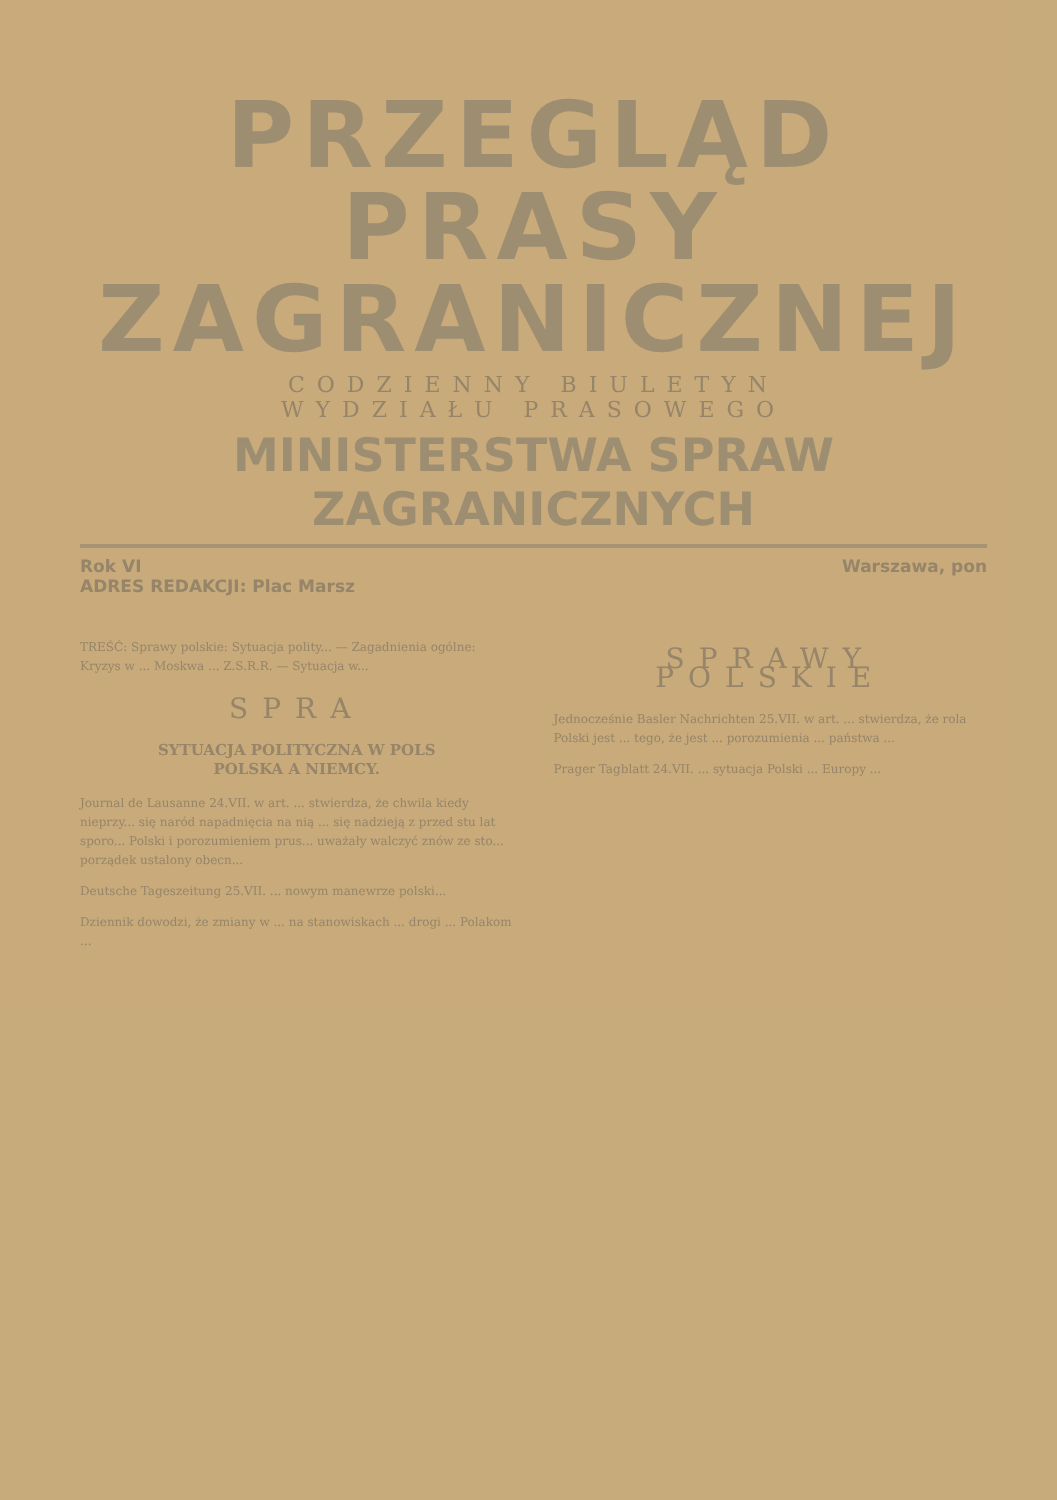PRZEGLĄD PRASY
ZAGRANICZNEJ
CODZIENNY BIULETYN
WYDZIAŁU PRASOWEGO
MINISTERSTWA SPRAW ZAGRANICZNYCH
Rok VI Warszawa, pon
ADRES REDAKCJI: Plac Marsz
TREŚĆ: Sprawy polskie: Sytuacja polity... — Zagadnienia ogólne: Kryzys w ... Moskwa ... Z.S.R.R. — Sytuacja w...
SPRA
SYTUACJA POLITYCZNA W POLS
POLSKA A NIEMCY.
Journal de Lausanne 24.VII. w art. ... stwierdza, że chwila kiedy nieprzy... się naród napadnięcia na nią ... się nadzieją z przed stu lat sporo... Polski i porozumieniem prus... uważały walczyć znów ze sto... porządek ustalony obecn...
Deutsche Tageszeitung 25.VII. ... nowym manewrze polski...
Dziennik dowodzi, że zmiany w ... na stanowiskach ... drogi ... Polakom ...
SPRAWY POLSKIE
Jednocześnie Basler Nachrichten 25.VII. w art. ... stwierdza, że rola Polski jest ... tego, że jest ... porozumienia ... państwa ...
Prager Tagblatt 24.VII. ... sytuacja Polski ... Europy ...